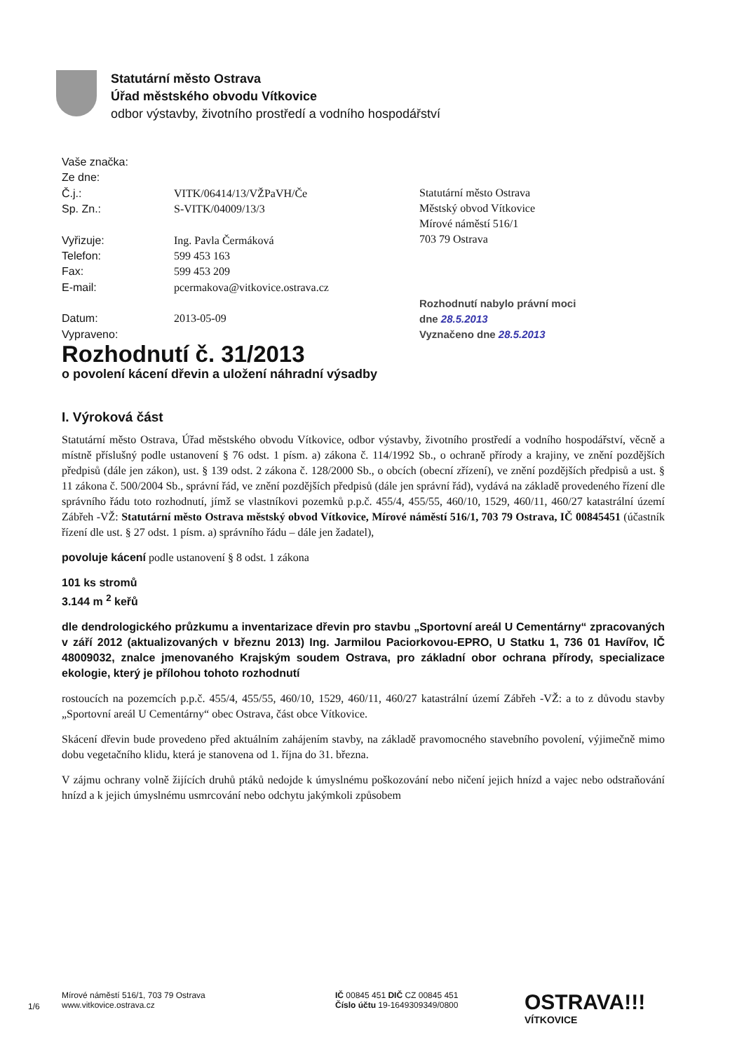Statutární město Ostrava
Úřad městského obvodu Vítkovice
odbor výstavby, životního prostředí a vodního hospodářství
| Vaše značka: | |
| Ze dne: | |
| Č.j.: | VITK/06414/13/VŽPaVH/Če |
| Sp. Zn.: | S-VITK/04009/13/3 |
| Vyřizuje: | Ing. Pavla Čermáková |
| Telefon: | 599 453 163 |
| Fax: | 599 453 209 |
| E-mail: | pcermakova@vitkovice.ostrava.cz |
| Datum: | 2013-05-09 |
| Vypraveno: | |
Statutární město Ostrava
Městský obvod Vítkovice
Mírové náměstí 516/1
703 79 Ostrava
Rozhodnutí nabylo právní moci
dne 28.5.2013
Vyznačeno dne 28.5.2013
Rozhodnutí č. 31/2013
o povolení kácení dřevin a uložení náhradní výsadby
I. Výroková část
Statutární město Ostrava, Úřad městského obvodu Vítkovice, odbor výstavby, životního prostředí a vodního hospodářství, věcně a místně příslušný podle ustanovení § 76 odst. 1 písm. a) zákona č. 114/1992 Sb., o ochraně přírody a krajiny, ve znění pozdějších předpisů (dále jen zákon), ust. § 139 odst. 2 zákona č. 128/2000 Sb., o obcích (obecní zřízení), ve znění pozdějších předpisů a ust. § 11 zákona č. 500/2004 Sb., správní řád, ve znění pozdějších předpisů (dále jen správní řád), vydává na základě provedeného řízení dle správního řádu toto rozhodnutí, jímž se vlastníkovi pozemků p.p.č. 455/4, 455/55, 460/10, 1529, 460/11, 460/27 katastrální území Zábřeh -VŽ: Statutární město Ostrava městský obvod Vítkovice, Mírové náměstí 516/1, 703 79 Ostrava, IČ 00845451 (účastník řízení dle ust. § 27 odst. 1 písm. a) správního řádu – dále jen žadatel),
povoluje kácení podle ustanovení § 8 odst. 1 zákona
101 ks stromů
3.144 m <sup>2</sup> keřů
dle dendrologického průzkumu a inventarizace dřevin pro stavbu „Sportovní areál U Cementárny“ zpracovaných v září 2012 (aktualizovaných v březnu 2013) Ing. Jarmilou Paciorkovou-EPRO, U Statku 1, 736 01 Havířov, IČ 48009032, znalce jmenovaného Krajským soudem Ostrava, pro základní obor ochrana přírody, specializace ekologie, který je přílohou tohoto rozhodnutí
rostoucích na pozemcích p.p.č. 455/4, 455/55, 460/10, 1529, 460/11, 460/27 katastrální území Zábřeh -VŽ: a to z důvodu stavby „Sportovní areál U Cementárny“ obec Ostrava, část obce Vítkovice.
Skácení dřevin bude provedeno před aktuálním zahájením stavby, na základě pravomocného stavebního povolení, výjimečně mimo dobu vegetačního klidu, která je stanovena od 1. října do 31. března.
V zájmu ochrany volně žijících druhů ptáků nedojde k úmyslnému poškozování nebo ničení jejich hnízd a vajec nebo odstraňování hnízd a k jejich úmyslnému usmrcování nebo odchytu jakýmkoli způsobem
1/6
Mírové náměstí 516/1, 703 79 Ostrava
www.vitkovice.ostrava.cz
IČ 00845 451 DIČ CZ 00845 451
Číslo účtu 19-1649309349/0800
OSTRAVA!!!
VÍTKOVICE